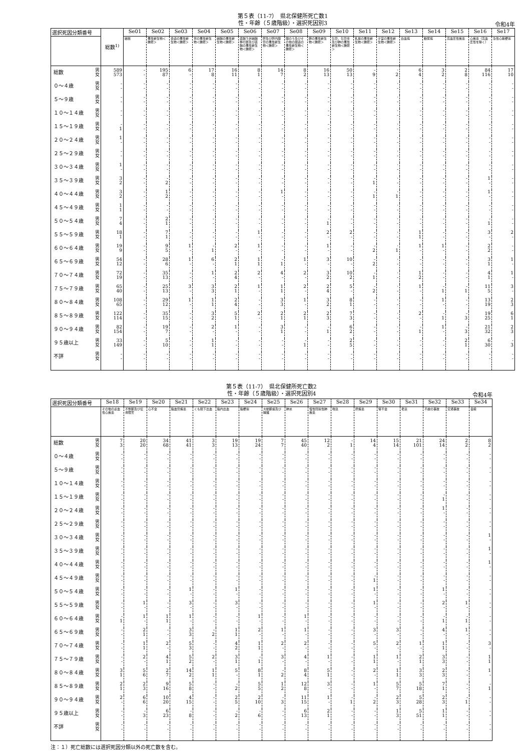第５表（11-7）　県北保健所死亡数1
性・年齢（５歳階級）・選択死因別3
令和4年
| 選択死因分類番号 | | 総数<sup>1)</sup> | Se01 | Se02 | Se03 | Se04 | Se05 | Se06 | Se07 | Se08 | Se09 | Se10 | Se11 | Se12 | Se13 | Se14 | Se15 | Se16 | Se17 |
| --- | --- | --- | --- | --- | --- | --- | --- | --- | --- | --- | --- | --- | --- | --- | --- | --- | --- | --- | --- |
| | | | 結核 | 悪性新生物＜腫瘍＞ | 食道の悪性新生物＜腫瘍＞ | 胃の悪性新生物＜腫瘍＞ | 結腸の悪性新生物＜腫瘍＞ | 直腸Ｓ状結腸移行部及び直腸の悪性新生物＜腫瘍＞ | 肝及び肝内胆管の悪性新生物＜腫瘍＞ | 胆のう及びその他の胆道の悪性新生物＜腫瘍＞ | 膵の悪性新生物＜腫瘍＞ | 気管，気管支及び肺の悪性新生物＜腫瘍＞ | 乳房の悪性新生物＜腫瘍＞ | 子宮の悪性新生物＜腫瘍＞ | 白血病 | 糖尿病 | 高血圧性疾患 | 心疾患（高血圧性を除く） | 急性心筋梗塞 |
| 総数 | 男 女 | 589 573 | - - | 195 87 | 6 - | 17 8 | 16 11 | 8 1 | 14 7 | 8 2 | 16 13 | 50 13 | - 9 | · 2 | 6 4 | 3 2 | 2 8 | 84 116 | 17 10 |
| ０～４歳 | 男 女 | - - | - - | - - | - - | - - | - - | - - | - - | - - | - - | - - | - - | · - | - - | - - | - - | - - | - - |
| ５～９歳 | 男 女 | - - | - - | - - | - - | - - | - - | - - | - - | - - | - - | - - | - - | · - | - - | - - | - - | - - | - - |
| １０～１４歳 | 男 女 | - - | - - | - - | - - | - - | - - | - - | - - | - - | - - | - - | - - | · - | - - | - - | - - | - - | - - |
| １５～１９歳 | 男 女 | - 1 | - - | - - | - - | - - | - - | - - | - - | - - | - - | - - | - - | · - | - - | - - | - - | - - | - - |
| ２０～２４歳 | 男 女 | 1 - | - - | - - | - - | - - | - - | - - | - - | - - | - - | - - | - - | · - | - - | - - | - - | - - | - - |
| ２５～２９歳 | 男 女 | - - | - - | - - | - - | - - | - - | - - | - - | - - | - - | - - | - - | · - | - - | - - | - - | - - | - - |
| ３０～３４歳 | 男 女 | 1 - | - - | - - | - - | - - | - - | - - | - - | - - | - - | - - | - - | · - | - - | - - | - - | - - | - - |
| ３５～３９歳 | 男 女 | 3 2 | - - | - 2 | - - | - - | - - | - - | - - | - - | - - | - - | - 1 | · - | - - | - - | - - | 1 - | - - |
| ４０～４４歳 | 男 女 | 3 2 | - - | 1 2 | - - | - - | - - | - - | 1 - | - - | - - | - - | - 1 | · 1 | - - | - - | - - | 1 - | - - |
| ４５～４９歳 | 男 女 | 1 1 | - - | - - | - - | - - | - - | - - | - - | - - | - - | - - | - - | · - | - - | - - | - - | - - | - - |
| ５０～５４歳 | 男 女 | 7 4 | - - | 2 1 | - - | - - | - - | - - | - - | - - | - 1 | - - | - - | · - | - - | - - | - - | - 1 | - - |
| ５５～５９歳 | 男 女 | 18 1 | - - | 7 1 | - - | - - | - - | 1 - | - - | - - | 2 - | 2 - | - - | · - | 1 1 | - - | - - | 3 - | 2 - |
| ６０～６４歳 | 男 女 | 19 9 | - - | 9 5 | 1 - | - 1 | 2 - | 1 - | - - | - - | 1 - | - - | - 2 | · 1 | 1 - | 1 - | - - | 2 2 | - - |
| ６５～６９歳 | 男 女 | 54 12 | - - | 28 6 | 1 - | 6 - | 2 1 | 1 1 | - 1 | 1 - | 3 - | 10 - | - 2 | · - | - - | - - | - - | 3 1 | 1 - |
| ７０～７４歳 | 男 女 | 72 19 | - - | 35 13 | - - | 1 - | 2 4 | 2 - | 4 - | 2 - | 3 2 | 10 2 | - 1 | · - | 1 2 | - - | - - | 4 1 | 1 - |
| ７５～７９歳 | 男 女 | 65 40 | - - | 25 13 | 3 - | 3 3 | 2 1 | 1 - | 1 1 | 2 - | 2 4 | 5 - | - 2 | · - | 1 - | - 1 | - 1 | 11 5 | 3 - |
| ８０～８４歳 | 男 女 | 108 65 | - - | 29 12 | 1 - | 1 1 | 2 4 | - - | 3 3 | 1 - | 3 2 | 8 1 | - - | · - | - - | 1 - | - - | 13 19 | 2 3 |
| ８５～８９歳 | 男 女 | 122 114 | - - | 35 15 | - - | 3 2 | 5 1 | 2 - | 2 1 | 2 1 | 2 3 | 7 3 | - - | · - | 2 - | - 1 | - 3 | 19 25 | 6 1 |
| ９０～９４歳 | 男 女 | 82 154 | - - | 19 7 | - - | 2 - | 1 - | - - | 3 1 | - - | - 1 | 6 2 | - - | · - | - 1 | 1 - | - 3 | 21 32 | 2 3 |
| ９５歳以上 | 男 女 | 33 149 | - - | 5 10 | - - | 1 1 | - - | - - | - - | - 1 | - - | 2 5 | - - | · - | - - | - - | 2 1 | 6 30 | - 3 |
| 不詳 | 男 女 | - - | - - | - - | - - | - - | - - | - - | - - | - - | - - | - - | - - | · - | - - | - - | - - | - - | - - |
第５表（11-7）　県北保健所死亡数2
性・年齢（５歳階級）・選択死因別4
令和4年
| 選択死因分類番号 | | Se18 | Se19 | Se20 | Se21 | Se22 | Se23 | Se24 | Se25 | Se26 | Se27 | Se28 | Se29 | Se30 | Se31 | Se32 | Se33 | Se34 |
| --- | --- | --- | --- | --- | --- | --- | --- | --- | --- | --- | --- | --- | --- | --- | --- | --- | --- | --- |
| | | その他の虚血性心疾患 | 不整脈及び伝導障害 | 心不全 | 脳血管疾患 | くも膜下出血 | 脳内出血 | 脳梗塞 | 大動脈瘤及び解離 | 肺炎 | 慢性閉塞性肺疾患 | 喘息 | 肝疾患 | 腎不全 | 老衰 | 不慮の事故 | 交通事故 | 自殺 |
| 総数 | 男 女 | 7 3 | 20 20 | 34 68 | 41 41 | 3 3 | 19 13 | 19 24 | 7 7 | 45 40 | 12 2 | - 1 | 14 4 | 15 14 | 21 101 | 24 14 | 2 2 | 8 2 |
| ０～４歳 | 男 女 | - - | - - | - - | - - | - - | - - | - - | - - | - - | - - | - - | - - | - - | - - | - - | - - | - - |
| ５～９歳 | 男 女 | - - | - - | - - | - - | - - | - - | - - | - - | - - | - - | - - | - - | - - | - - | - - | - - | - - |
| １０～１４歳 | 男 女 | - - | - - | - - | - - | - - | - - | - - | - - | - - | - - | - - | - - | - - | - - | - - | - - | - - |
| １５～１９歳 | 男 女 | - - | - - | - - | - - | - - | - - | - - | - - | - - | - - | - - | - - | - - | - - | - 1 | - - | - - |
| ２０～２４歳 | 男 女 | - - | - - | - - | - - | - - | - - | - - | - - | - - | - - | - - | - - | - - | - - | 1 - | - - | - - |
| ２５～２９歳 | 男 女 | - - | - - | - - | - - | - - | - - | - - | - - | - - | - - | - - | - - | - - | - - | - - | - - | - - |
| ３０～３４歳 | 男 女 | - - | - - | - - | - - | - - | - - | - - | - - | - - | - - | - - | - - | - - | - - | - - | - - | 1 - |
| ３５～３９歳 | 男 女 | - - | - - | - - | - - | - - | - - | - - | - - | - - | - - | - - | - - | - - | - - | - - | - - | 1 - |
| ４０～４４歳 | 男 女 | - - | - - | - - | - - | - - | - - | - - | - - | - - | - - | - - | - - | - - | - - | - - | - - | 1 - |
| ４５～４９歳 | 男 女 | - - | - - | - - | - - | - - | - - | - - | - - | - - | - - | - - | - 1 | - - | - - | - - | - - | - - |
| ５０～５４歳 | 男 女 | - - | - - | - - | 1 - | - - | 1 - | - - | - - | - - | - - | - - | 1 - | - - | - - | 1 - | - - | - - |
| ５５～５９歳 | 男 女 | - - | 1 - | - - | 3 - | - - | 3 - | - - | - - | - - | - - | - - | 1 - | - - | - - | 2 - | 1 - | - - |
| ６０～６４歳 | 男 女 | - 1 | 1 - | 1 1 | 1 - | - - | - - | 1 - | - - | 1 - | - - | - - | - - | - - | - - | - 1 | - 1 | - - |
| ６５～６９歳 | 男 女 | - - | 2 1 | - - | 3 3 | - 2 | 1 1 | 2 - | 1 - | 1 - | - - | - - | 3 - | 3 - | - - | 4 - | 1 - | - - |
| ７０～７４歳 | 男 女 | - - | 1 1 | 2 - | 5 3 | - - | 4 2 | 1 1 | 2 - | 2 - | - - | - - | 5 - | 2 - | 1 - | 1 1 | - - | 3 - |
| ７５～７９歳 | 男 女 | - - | 2 - | 4 1 | 5 2 | 2 - | 3 1 | - 1 | 3 - | 4 - | 1 - | - - | 1 1 | 1 - | 2 1 | 3 3 | - - | 1 1 |
| ８０～８４歳 | 男 女 | 3 1 | 5 6 | 2 7 | 14 2 | 1 1 | 5 - | 8 1 | - 2 | 8 4 | 5 1 | - - | 2 - | 1 1 | 3 3 | 2 3 | - - | 1 - |
| ８５～８９歳 | 男 女 | 2 1 | 2 3 | 9 16 | 5 8 | - - | - 2 | 5 5 | 1 2 | 12 8 | 3 - | - - | 1 - | 5 7 | 5 18 | 7 1 | - - | - 1 |
| ９０～９４歳 | 男 女 | 2 - | 6 6 | 10 20 | 4 15 | - - | 2 5 | 2 10 | - 3 | 11 15 | 1 - | - 1 | - 2 | 2 3 | 5 28 | 2 3 | - 1 | - - |
| ９５歳以上 | 男 女 | - - | - 3 | 6 23 | - 8 | - - | - 2 | - 6 | - - | 6 13 | 2 1 | - - | - - | 1 3 | 5 51 | 1 1 | - - | - - |
| 不詳 | 男 女 | - - | - - | - - | - - | - - | - - | - - | - - | - - | - - | - - | - - | - - | - - | - - | - - | - - |
注：１）死亡総数には選択死因分類以外の死亡数を含む。